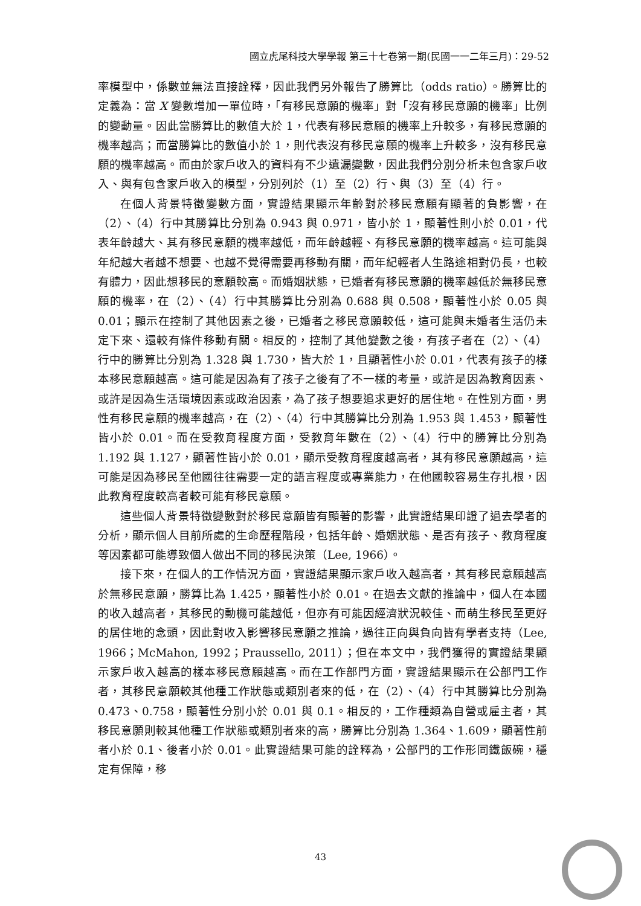國立虎尾科技大學學報 第三十七卷第一期(民國一一二年三月)：29-52
率模型中，係數並無法直接詮釋，因此我們另外報告了勝算比（odds ratio）。勝算比的定義為：當 X 變數增加一單位時，「有移民意願的機率」對「沒有移民意願的機率」比例的變動量。因此當勝算比的數值大於 1，代表有移民意願的機率上升較多，有移民意願的機率越高；而當勝算比的數值小於 1，則代表沒有移民意願的機率上升較多，沒有移民意願的機率越高。而由於家戶收入的資料有不少遺漏變數，因此我們分別分析未包含家戶收入、與有包含家戶收入的模型，分別列於（1）至（2）行、與（3）至（4）行。
在個人背景特徵變數方面，實證結果顯示年齡對於移民意願有顯著的負影響，在（2）、（4）行中其勝算比分別為 0.943 與 0.971，皆小於 1，顯著性則小於 0.01，代表年齡越大、其有移民意願的機率越低，而年齡越輕、有移民意願的機率越高。這可能與年紀越大者越不想要、也越不覺得需要再移動有關，而年紀輕者人生路途相對仍長，也較有體力，因此想移民的意願較高。而婚姻狀態，已婚者有移民意願的機率越低於無移民意願的機率，在（2）、（4）行中其勝算比分別為 0.688 與 0.508，顯著性小於 0.05 與 0.01；顯示在控制了其他因素之後，已婚者之移民意願較低，這可能與未婚者生活仍未定下來、還較有條件移動有關。相反的，控制了其他變數之後，有孩子者在（2）、（4）行中的勝算比分別為 1.328 與 1.730，皆大於 1，且顯著性小於 0.01，代表有孩子的樣本移民意願越高。這可能是因為有了孩子之後有了不一樣的考量，或許是因為教育因素、或許是因為生活環境因素或政治因素，為了孩子想要追求更好的居住地。在性別方面，男性有移民意願的機率越高，在（2）、（4）行中其勝算比分別為 1.953 與 1.453，顯著性皆小於 0.01。而在受教育程度方面，受教育年數在（2）、（4）行中的勝算比分別為 1.192 與 1.127，顯著性皆小於 0.01，顯示受教育程度越高者，其有移民意願越高，這可能是因為移民至他國往往需要一定的語言程度或專業能力，在他國較容易生存扎根，因此教育程度較高者較可能有移民意願。
這些個人背景特徵變數對於移民意願皆有顯著的影響，此實證結果印證了過去學者的分析，顯示個人目前所處的生命歷程階段，包括年齡、婚姻狀態、是否有孩子、教育程度等因素都可能導致個人做出不同的移民決策（Lee, 1966）。
接下來，在個人的工作情況方面，實證結果顯示家戶收入越高者，其有移民意願越高於無移民意願，勝算比為 1.425，顯著性小於 0.01。在過去文獻的推論中，個人在本國的收入越高者，其移民的動機可能越低，但亦有可能因經濟狀況較佳、而萌生移民至更好的居住地的念頭，因此對收入影響移民意願之推論，過往正向與負向皆有學者支持（Lee, 1966；McMahon, 1992；Praussello, 2011）；但在本文中，我們獲得的實證結果顯示家戶收入越高的樣本移民意願越高。而在工作部門方面，實證結果顯示在公部門工作者，其移民意願較其他種工作狀態或類別者來的低，在（2）、（4）行中其勝算比分別為 0.473、0.758，顯著性分別小於 0.01 與 0.1。相反的，工作種類為自營或雇主者，其移民意願則較其他種工作狀態或類別者來的高，勝算比分別為 1.364、1.609，顯著性前者小於 0.1、後者小於 0.01。此實證結果可能的詮釋為，公部門的工作形同鐵飯碗，穩定有保障，移
43